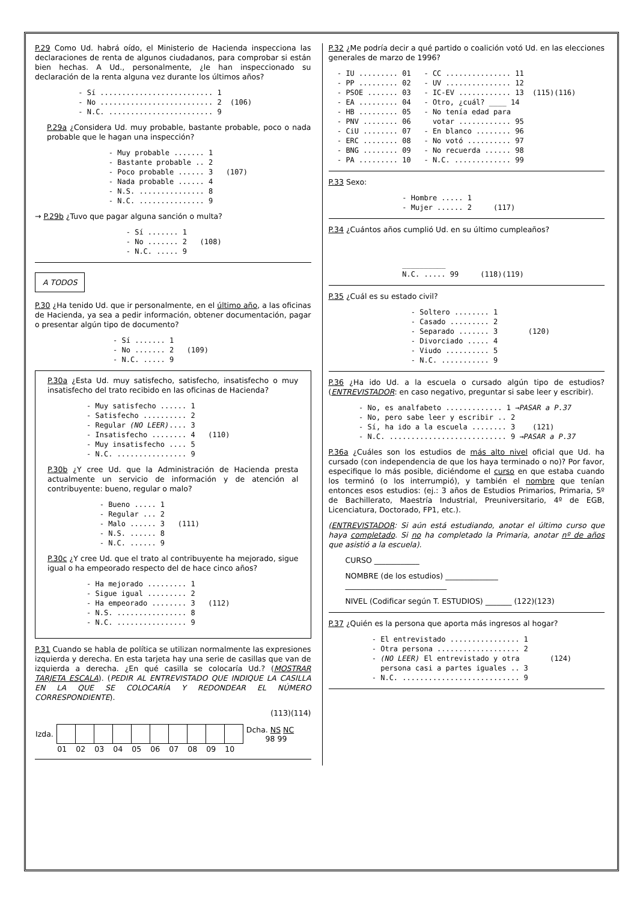P.29 Como Ud. habrá oído, el Ministerio de Hacienda inspecciona las declaraciones de renta de algunos ciudadanos, para comprobar si están bien hechas. A Ud., personalmente, ¿le han inspeccionado su declaración de la renta alguna vez durante los últimos años?
- Sí .......................... 1 - No .......................... 2 (106) - N.C. ........................ 9
P.29a ¿Considera Ud. muy probable, bastante probable, poco o nada probable que le hagan una inspección?
- Muy probable ....... 1 - Bastante probable .. 2 - Poco probable ...... 3 (107) - Nada probable ...... 4 - N.S. ............... 8 - N.C. ............... 9
→ P.29b ¿Tuvo que pagar alguna sanción o multa?
- Sí ....... 1 - No ....... 2 (108) - N.C. ..... 9
A TODOS
P.30 ¿Ha tenido Ud. que ir personalmente, en el último año, a las oficinas de Hacienda, ya sea a pedir información, obtener documentación, pagar o presentar algún tipo de documento?
- Sí ....... 1 - No ....... 2 (109) - N.C. ..... 9
P.30a ¿Esta Ud. muy satisfecho, satisfecho, insatisfecho o muy insatisfecho del trato recibido en las oficinas de Hacienda?
- Muy satisfecho ...... 1 - Satisfecho .......... 2 - Regular (NO LEER).... 3 - Insatisfecho ........ 4 (110) - Muy insatisfecho .... 5 - N.C. ................ 9
P.30b ¿Y cree Ud. que la Administración de Hacienda presta actualmente un servicio de información y de atención al contribuyente: bueno, regular o malo?
- Bueno ..... 1 - Regular ... 2 - Malo ...... 3 (111) - N.S. ...... 8 - N.C. ...... 9
P.30c ¿Y cree Ud. que el trato al contribuyente ha mejorado, sigue igual o ha empeorado respecto del de hace cinco años?
- Ha mejorado ......... 1 - Sigue igual ......... 2 - Ha empeorado ........ 3 (112) - N.S. ................ 8 - N.C. ................ 9
P.31 Cuando se habla de política se utilizan normalmente las expresiones izquierda y derecha. En esta tarjeta hay una serie de casillas que van de izquierda a derecha. ¿En qué casilla se colocaría Ud.? (MOSTRAR TARJETA ESCALA). (PEDIR AL ENTREVISTADO QUE INDIQUE LA CASILLA EN LA QUE SE COLOCARÍA Y REDONDEAR EL NÚMERO CORRESPONDIENTE).
(113)(114)
| Izda. | | | | | | | | | | | Dcha. NS NC 98 99 |
| | 01 | 02 | 03 | 04 | 05 | 06 | 07 | 08 | 09 | 10 | |
P.32 ¿Me podría decir a qué partido o coalición votó Ud. en las elecciones generales de marzo de 1996?
- IU ......... 01 - CC ............... 11 - PP ......... 02 - UV ............... 12 - PSOE ....... 03 - IC-EV ............ 13 (115)(116) - EA ......... 04 - Otro, ¿cuál? ____ 14 - HB ......... 05 - No tenía edad para - PNV ........ 06 votar ............ 95 - CiU ........ 07 - En blanco ........ 96 - ERC ........ 08 - No votó .......... 97 - BNG ........ 09 - No recuerda ...... 98 - PA ......... 10 - N.C. ............. 99
P.33 Sexo:
- Hombre ..... 1 - Mujer ...... 2 (117)
P.34 ¿Cuántos años cumplió Ud. en su último cumpleaños?
__________ N.C. ..... 99 (118)(119)
P.35 ¿Cuál es su estado civil?
- Soltero ........ 1 - Casado ......... 2 - Separado ....... 3 (120) - Divorciado ..... 4 - Viudo .......... 5 - N.C. ........... 9
P.36 ¿Ha ido Ud. a la escuela o cursado algún tipo de estudios? (ENTREVISTADOR: en caso negativo, preguntar si sabe leer y escribir).
- No, es analfabeto ............. 1 →PASAR a P.37 - No, pero sabe leer y escribir .. 2 - Sí, ha ido a la escuela ........ 3 (121) - N.C. ........................... 9 →PASAR a P.37
P.36a ¿Cuáles son los estudios de más alto nivel oficial que Ud. ha cursado (con independencia de que los haya terminado o no)? Por favor, especifique lo más posible, diciéndome el curso en que estaba cuando los terminó (o los interrumpió), y también el nombre que tenían entonces esos estudios: (ej.: 3 años de Estudios Primarios, Primaria, 5º de Bachillerato, Maestría Industrial, Preuniversitario, 4º de EGB, Licenciatura, Doctorado, FP1, etc.).
(ENTREVISTADOR: Si aún está estudiando, anotar el último curso que haya completado. Si no ha completado la Primaria, anotar nº de años que asistió a la escuela).
CURSO ____________
NOMBRE (de los estudios) ______________
___________________________
NIVEL (Codificar según T. ESTUDIOS) _______ (122)(123)
P.37 ¿Quién es la persona que aporta más ingresos al hogar?
- El entrevistado ................ 1 - Otra persona ................... 2 - (NO LEER) El entrevistado y otra (124) persona casi a partes iguales .. 3 - N.C. ........................... 9